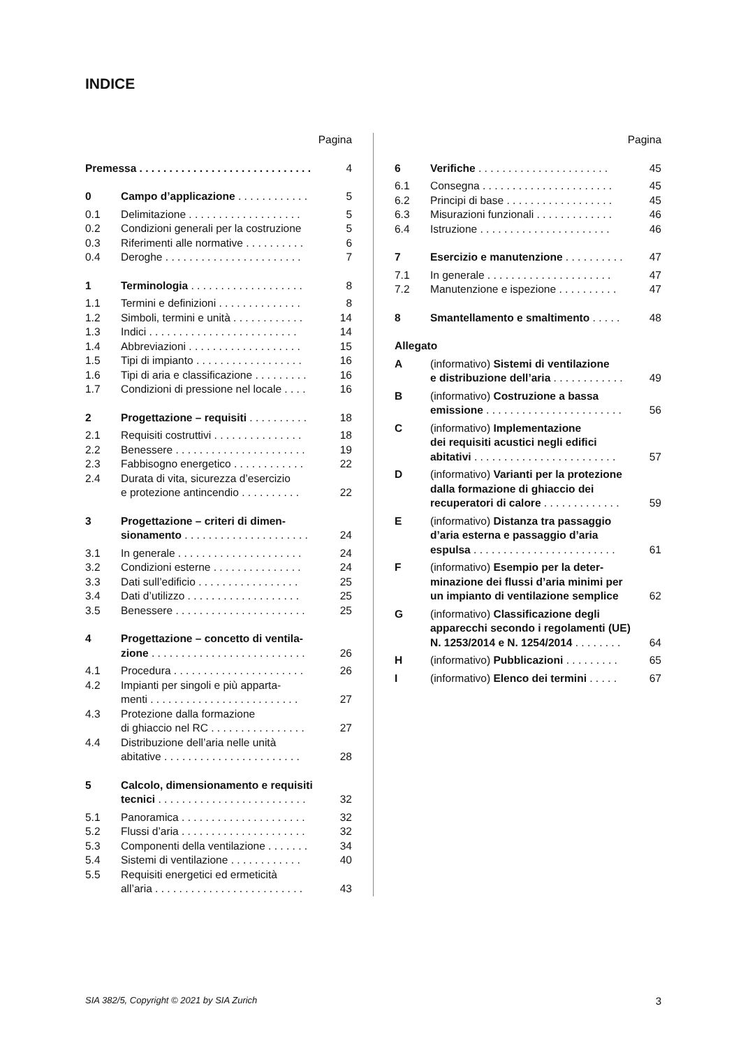INDICE
Pagina
Premessa . . . . . . . . . . . . . . . . . . . . . . . . . . . . . 4
0 Campo d’applicazione . . . . . . . . . . . . 5
0.1 Delimitazione . . . . . . . . . . . . . . . . . . . 5
0.2 Condizioni generali per la costruzione 5
0.3 Riferimenti alle normative . . . . . . . . . . 6
0.4 Deroghe . . . . . . . . . . . . . . . . . . . . . . . 7
1 Terminologia . . . . . . . . . . . . . . . . . . . 8
1.1 Termini e definizioni . . . . . . . . . . . . . . 8
1.2 Simboli, termini e unità . . . . . . . . . . . . 14
1.3 Indici . . . . . . . . . . . . . . . . . . . . . . . . . 14
1.4 Abbreviazioni . . . . . . . . . . . . . . . . . . . 15
1.5 Tipi di impianto . . . . . . . . . . . . . . . . . . 16
1.6 Tipi di aria e classificazione . . . . . . . . . 16
1.7 Condizioni di pressione nel locale . . . . 16
2 Progettazione – requisiti . . . . . . . . . . 18
2.1 Requisiti costruttivi . . . . . . . . . . . . . . . 18
2.2 Benessere . . . . . . . . . . . . . . . . . . . . . . 19
2.3 Fabbisogno energetico . . . . . . . . . . . . 22
2.4 Durata di vita, sicurezza d’esercizio
e protezione antincendio . . . . . . . . . . 22
3 Progettazione – criteri di dimen-
sionamento . . . . . . . . . . . . . . . . . . . . . 24
3.1 In generale . . . . . . . . . . . . . . . . . . . . . 24
3.2 Condizioni esterne . . . . . . . . . . . . . . . 24
3.3 Dati sull’edificio . . . . . . . . . . . . . . . . . 25
3.4 Dati d’utilizzo . . . . . . . . . . . . . . . . . . . 25
3.5 Benessere . . . . . . . . . . . . . . . . . . . . . . 25
4 Progettazione – concetto di ventila-
zione . . . . . . . . . . . . . . . . . . . . . . . . . . 26
4.1 Procedura . . . . . . . . . . . . . . . . . . . . . . 26
4.2 Impianti per singoli e più apparta-
menti . . . . . . . . . . . . . . . . . . . . . . . . . 27
4.3 Protezione dalla formazione
di ghiaccio nel RC . . . . . . . . . . . . . . . . 27
4.4 Distribuzione dell’aria nelle unità
abitative . . . . . . . . . . . . . . . . . . . . . . . 28
5 Calcolo, dimensionamento e requisiti
tecnici . . . . . . . . . . . . . . . . . . . . . . . . . 32
5.1 Panoramica . . . . . . . . . . . . . . . . . . . . . 32
5.2 Flussi d’aria . . . . . . . . . . . . . . . . . . . . . 32
5.3 Componenti della ventilazione . . . . . . . 34
5.4 Sistemi di ventilazione . . . . . . . . . . . . 40
5.5 Requisiti energetici ed ermeticità
all’aria . . . . . . . . . . . . . . . . . . . . . . . . . 43
Pagina
6 Verifiche . . . . . . . . . . . . . . . . . . . . . . 45
6.1 Consegna . . . . . . . . . . . . . . . . . . . . . . 45
6.2 Principi di base . . . . . . . . . . . . . . . . . . 45
6.3 Misurazioni funzionali . . . . . . . . . . . . . 46
6.4 Istruzione . . . . . . . . . . . . . . . . . . . . . . 46
7 Esercizio e manutenzione . . . . . . . . . . 47
7.1 In generale . . . . . . . . . . . . . . . . . . . . . 47
7.2 Manutenzione e ispezione . . . . . . . . . . 47
8 Smantellamento e smaltimento . . . . . 48
Allegato
A (informativo) Sistemi di ventilazione
e distribuzione dell’aria . . . . . . . . . . . . 49
B (informativo) Costruzione a bassa
emissione . . . . . . . . . . . . . . . . . . . . . . . 56
C (informativo) Implementazione
dei requisiti acustici negli edifici
abitativi . . . . . . . . . . . . . . . . . . . . . . . . 57
D (informativo) Varianti per la protezione
dalla formazione di ghiaccio dei
recuperatori di calore . . . . . . . . . . . . . 59
E (informativo) Distanza tra passaggio
d’aria esterna e passaggio d’aria
espulsa . . . . . . . . . . . . . . . . . . . . . . . . 61
F (informativo) Esempio per la deter-
minazione dei flussi d’aria minimi per
un impianto di ventilazione semplice 62
G (informativo) Classificazione degli
apparecchi secondo i regolamenti (UE)
N. 1253/2014 e N. 1254/2014 . . . . . . . . 64
H (informativo) Pubblicazioni . . . . . . . . . 65
I (informativo) Elenco dei termini . . . . . 67
SIA 382/5, Copyright © 2021 by SIA Zurich 3